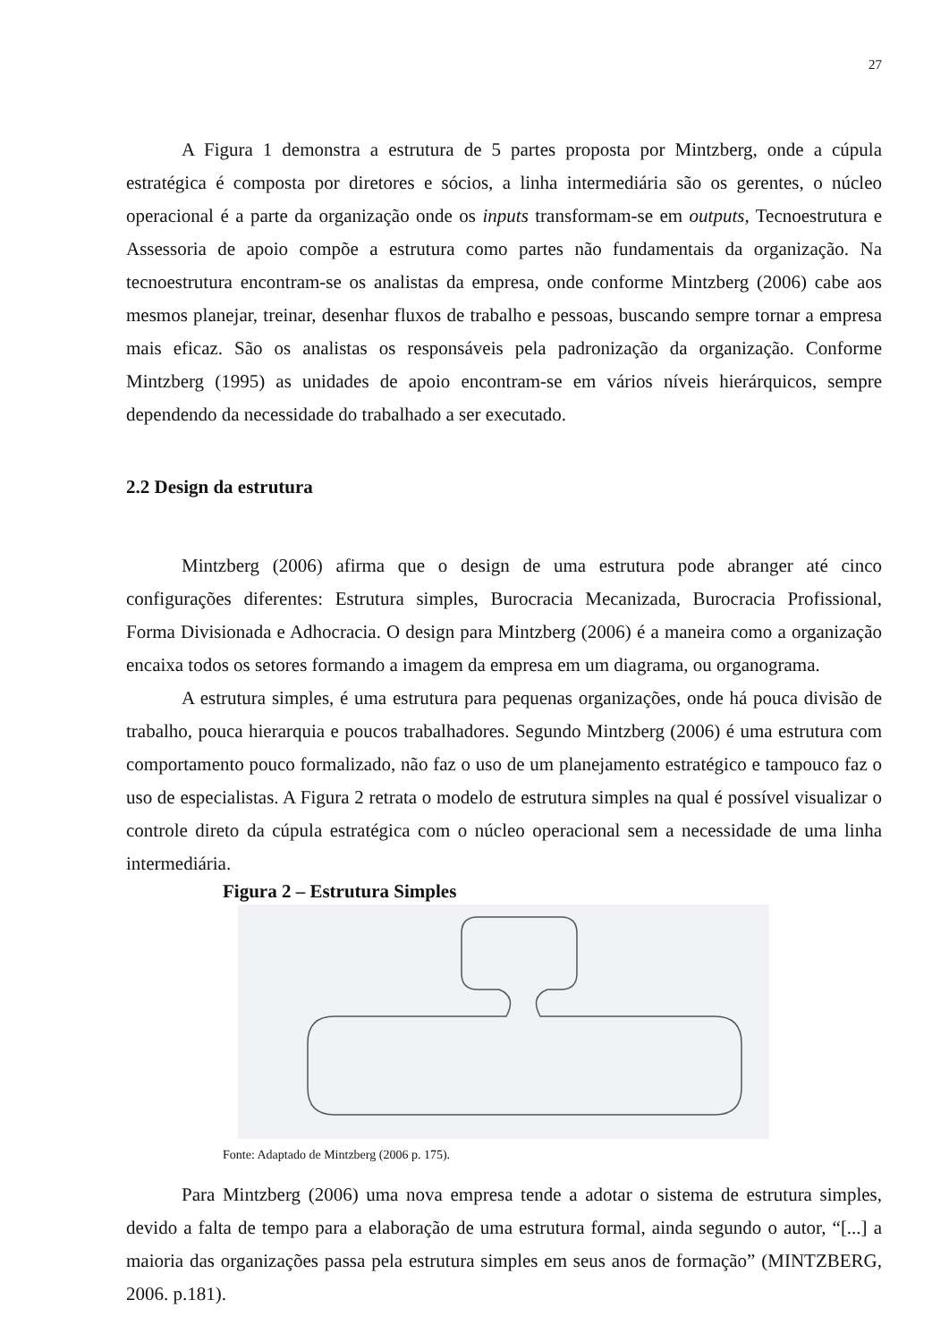27
A Figura 1 demonstra a estrutura de 5 partes proposta por Mintzberg, onde a cúpula estratégica é composta por diretores e sócios, a linha intermediária são os gerentes, o núcleo operacional é a parte da organização onde os inputs transformam-se em outputs, Tecnoestrutura e Assessoria de apoio compõe a estrutura como partes não fundamentais da organização. Na tecnoestrutura encontram-se os analistas da empresa, onde conforme Mintzberg (2006) cabe aos mesmos planejar, treinar, desenhar fluxos de trabalho e pessoas, buscando sempre tornar a empresa mais eficaz. São os analistas os responsáveis pela padronização da organização. Conforme Mintzberg (1995) as unidades de apoio encontram-se em vários níveis hierárquicos, sempre dependendo da necessidade do trabalhado a ser executado.
2.2 Design da estrutura
Mintzberg (2006) afirma que o design de uma estrutura pode abranger até cinco configurações diferentes: Estrutura simples, Burocracia Mecanizada, Burocracia Profissional, Forma Divisionada e Adhocracia. O design para Mintzberg (2006) é a maneira como a organização encaixa todos os setores formando a imagem da empresa em um diagrama, ou organograma.
A estrutura simples, é uma estrutura para pequenas organizações, onde há pouca divisão de trabalho, pouca hierarquia e poucos trabalhadores. Segundo Mintzberg (2006) é uma estrutura com comportamento pouco formalizado, não faz o uso de um planejamento estratégico e tampouco faz o uso de especialistas. A Figura 2 retrata o modelo de estrutura simples na qual é possível visualizar o controle direto da cúpula estratégica com o núcleo operacional sem a necessidade de uma linha intermediária.
Figura 2 – Estrutura Simples
Fonte: Adaptado de Mintzberg (2006 p. 175).
Para Mintzberg (2006) uma nova empresa tende a adotar o sistema de estrutura simples, devido a falta de tempo para a elaboração de uma estrutura formal, ainda segundo o autor, “[...] a maioria das organizações passa pela estrutura simples em seus anos de formação” (MINTZBERG, 2006. p.181).